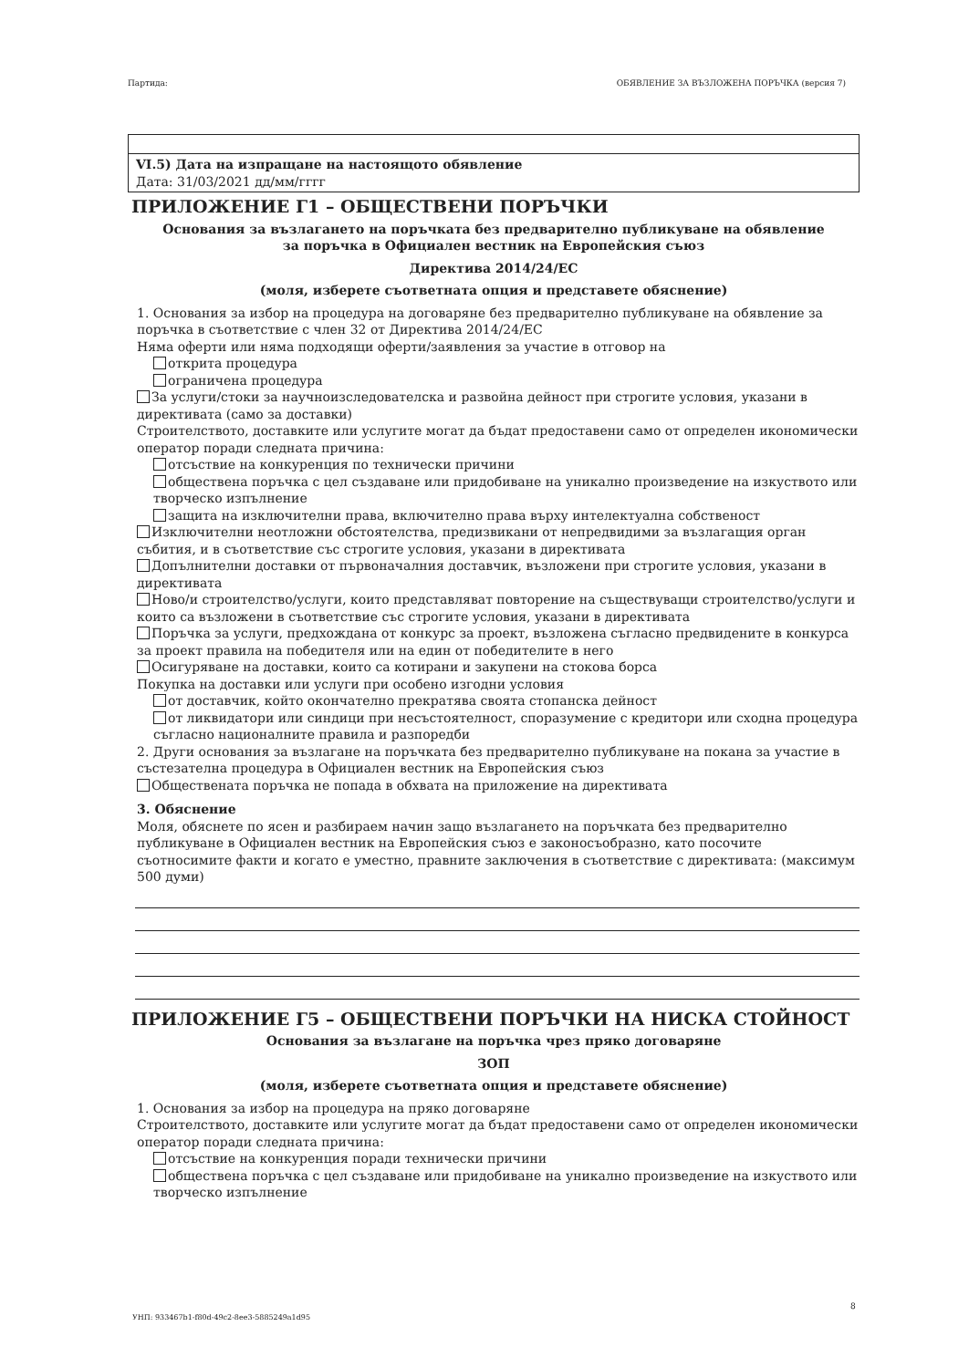Партида: ОБЯВЛЕНИЕ ЗА ВЪЗЛОЖЕНА ПОРЪЧКА (версия 7)
VI.5) Дата на изпращане на настоящото обявление
Дата: 31/03/2021 дд/мм/гггг
ПРИЛОЖЕНИЕ Г1 – ОБЩЕСТВЕНИ ПОРЪЧКИ
Основания за възлагането на поръчката без предварително публикуване на обявление
за поръчка в Официален вестник на Европейския съюз
Директива 2014/24/ЕС
(моля, изберете съответната опция и представете обяснение)
1. Основания за избор на процедура на договаряне без предварително публикуване на обявление за поръчка в съответствие с член 32 от Директива 2014/24/ЕС
Няма оферти или няма подходящи оферти/заявления за участие в отговор на
открита процедура
ограничена процедура
За услуги/стоки за научноизследователска и развойна дейност при строгите условия, указани в директивата (само за доставки)
Строителството, доставките или услугите могат да бъдат предоставени само от определен икономически оператор поради следната причина:
отсъствие на конкуренция по технически причини
обществена поръчка с цел създаване или придобиване на уникално произведение на изкуството или творческо изпълнение
защита на изключителни права, включително права върху интелектуална собственост
Изключителни неотложни обстоятелства, предизвикани от непредвидими за възлагащия орган събития, и в съответствие със строгите условия, указани в директивата
Допълнителни доставки от първоначалния доставчик, възложени при строгите условия, указани в директивата
Ново/и строителство/услуги, които представляват повторение на съществуващи строителство/услуги и които са възложени в съответствие със строгите условия, указани в директивата
Поръчка за услуги, предхождана от конкурс за проект, възложена съгласно предвидените в конкурса за проект правила на победителя или на един от победителите в него
Осигуряване на доставки, които са котирани и закупени на стокова борса
Покупка на доставки или услуги при особено изгодни условия
от доставчик, който окончателно прекратява своята стопанска дейност
от ликвидатори или синдици при несъстоятелност, споразумение с кредитори или сходна процедура съгласно националните правила и разпоредби
2. Други основания за възлагане на поръчката без предварително публикуване на покана за участие в състезателна процедура в Официален вестник на Европейския съюз
Обществената поръчка не попада в обхвата на приложение на директивата
3. Обяснение
Моля, обяснете по ясен и разбираем начин защо възлагането на поръчката без предварително публикуване в Официален вестник на Европейския съюз е законосъобразно, като посочите съотносимите факти и когато е уместно, правните заключения в съответствие с директивата: (максимум 500 думи)
ПРИЛОЖЕНИЕ Г5 – ОБЩЕСТВЕНИ ПОРЪЧКИ НА НИСКА СТОЙНОСТ
Основания за възлагане на поръчка чрез пряко договаряне
ЗОП
(моля, изберете съответната опция и представете обяснение)
1. Основания за избор на процедура на пряко договаряне
Строителството, доставките или услугите могат да бъдат предоставени само от определен икономически оператор поради следната причина:
отсъствие на конкуренция поради технически причини
обществена поръчка с цел създаване или придобиване на уникално произведение на изкуството или творческо изпълнение
8
УНП: 933467b1-f80d-49c2-8ee3-5885249a1d95